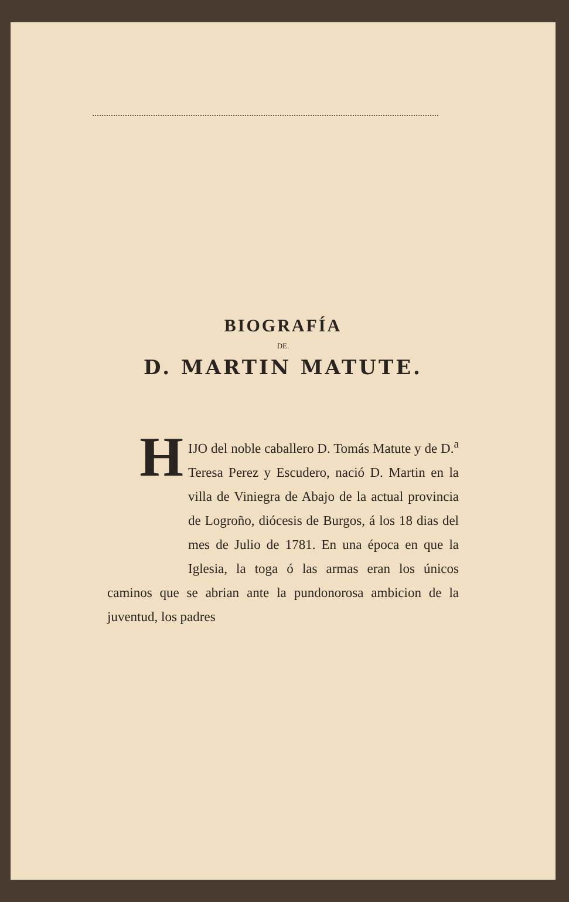BIOGRAFÍA
DE.
D. MARTIN MATUTE.
HIJO del noble caballero D. Tomás Matute y de D.<sup>a</sup> Teresa Perez y Escudero, nació D. Martin en la villa de Viniegra de Abajo de la actual provincia de Logroño, diócesis de Burgos, á los 18 dias del mes de Julio de 1781. En una época en que la Iglesia, la toga ó las armas eran los únicos caminos que se abrian ante la pundonorosa ambicion de la juventud, los padres